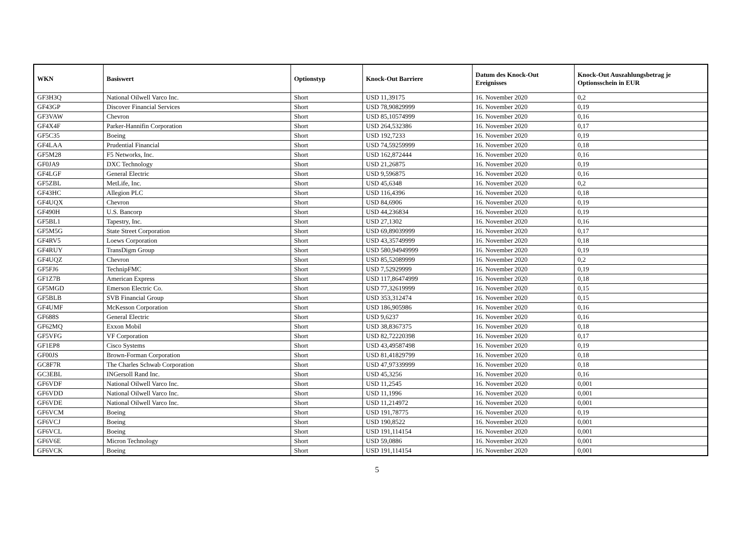| WKN | Basiswert | Optionstyp | Knock-Out Barriere | Datum des Knock-Out Ereignisses | Knock-Out Auszahlungsbetrag je Optionsschein in EUR |
| --- | --- | --- | --- | --- | --- |
| GF3H3Q | National Oilwell Varco Inc. | Short | USD 11,39175 | 16. November 2020 | 0,2 |
| GF43GP | Discover Financial Services | Short | USD 78,90829999 | 16. November 2020 | 0,19 |
| GF3VAW | Chevron | Short | USD 85,10574999 | 16. November 2020 | 0,16 |
| GF4X4F | Parker-Hannifin Corporation | Short | USD 264,532386 | 16. November 2020 | 0,17 |
| GF5C35 | Boeing | Short | USD 192,7233 | 16. November 2020 | 0,19 |
| GF4LAA | Prudential Financial | Short | USD 74,59259999 | 16. November 2020 | 0,18 |
| GF5M28 | F5 Networks, Inc. | Short | USD 162,872444 | 16. November 2020 | 0,16 |
| GF0JA9 | DXC Technology | Short | USD 21,26875 | 16. November 2020 | 0,19 |
| GF4LGF | General Electric | Short | USD 9,596875 | 16. November 2020 | 0,16 |
| GF5ZBL | MetLife, Inc. | Short | USD 45,6348 | 16. November 2020 | 0,2 |
| GF43HC | Allegion PLC | Short | USD 116,4396 | 16. November 2020 | 0,18 |
| GF4UQX | Chevron | Short | USD 84,6906 | 16. November 2020 | 0,19 |
| GF490H | U.S. Bancorp | Short | USD 44,236834 | 16. November 2020 | 0,19 |
| GF5BL1 | Tapestry, Inc. | Short | USD 27,1302 | 16. November 2020 | 0,16 |
| GF5M5G | State Street Corporation | Short | USD 69,89039999 | 16. November 2020 | 0,17 |
| GF4RV5 | Loews Corporation | Short | USD 43,35749999 | 16. November 2020 | 0,18 |
| GF4RUY | TransDigm Group | Short | USD 580,94949999 | 16. November 2020 | 0,19 |
| GF4UQZ | Chevron | Short | USD 85,52089999 | 16. November 2020 | 0,2 |
| GF5FJ6 | TechnipFMC | Short | USD 7,52929999 | 16. November 2020 | 0,19 |
| GF1Z7B | American Express | Short | USD 117,86474999 | 16. November 2020 | 0,18 |
| GF5MGD | Emerson Electric Co. | Short | USD 77,32619999 | 16. November 2020 | 0,15 |
| GF5BLB | SVB Financial Group | Short | USD 353,312474 | 16. November 2020 | 0,15 |
| GF4UMF | McKesson Corporation | Short | USD 186,905986 | 16. November 2020 | 0,16 |
| GF688S | General Electric | Short | USD 9,6237 | 16. November 2020 | 0,16 |
| GF62MQ | Exxon Mobil | Short | USD 38,8367375 | 16. November 2020 | 0,18 |
| GF5VFG | VF Corporation | Short | USD 82,72220398 | 16. November 2020 | 0,17 |
| GF1EP8 | Cisco Systems | Short | USD 43,49587498 | 16. November 2020 | 0,19 |
| GF00JS | Brown-Forman Corporation | Short | USD 81,41829799 | 16. November 2020 | 0,18 |
| GC8F7R | The Charles Schwab Corporation | Short | USD 47,97339999 | 16. November 2020 | 0,18 |
| GC3EBL | INGersoll Rand Inc. | Short | USD 45,3256 | 16. November 2020 | 0,16 |
| GF6VDF | National Oilwell Varco Inc. | Short | USD 11,2545 | 16. November 2020 | 0,001 |
| GF6VDD | National Oilwell Varco Inc. | Short | USD 11,1996 | 16. November 2020 | 0,001 |
| GF6VDE | National Oilwell Varco Inc. | Short | USD 11,214972 | 16. November 2020 | 0,001 |
| GF6VCM | Boeing | Short | USD 191,78775 | 16. November 2020 | 0,19 |
| GF6VCJ | Boeing | Short | USD 190,8522 | 16. November 2020 | 0,001 |
| GF6VCL | Boeing | Short | USD 191,114154 | 16. November 2020 | 0,001 |
| GF6V6E | Micron Technology | Short | USD 59,0886 | 16. November 2020 | 0,001 |
| GF6VCK | Boeing | Short | USD 191,114154 | 16. November 2020 | 0,001 |
5